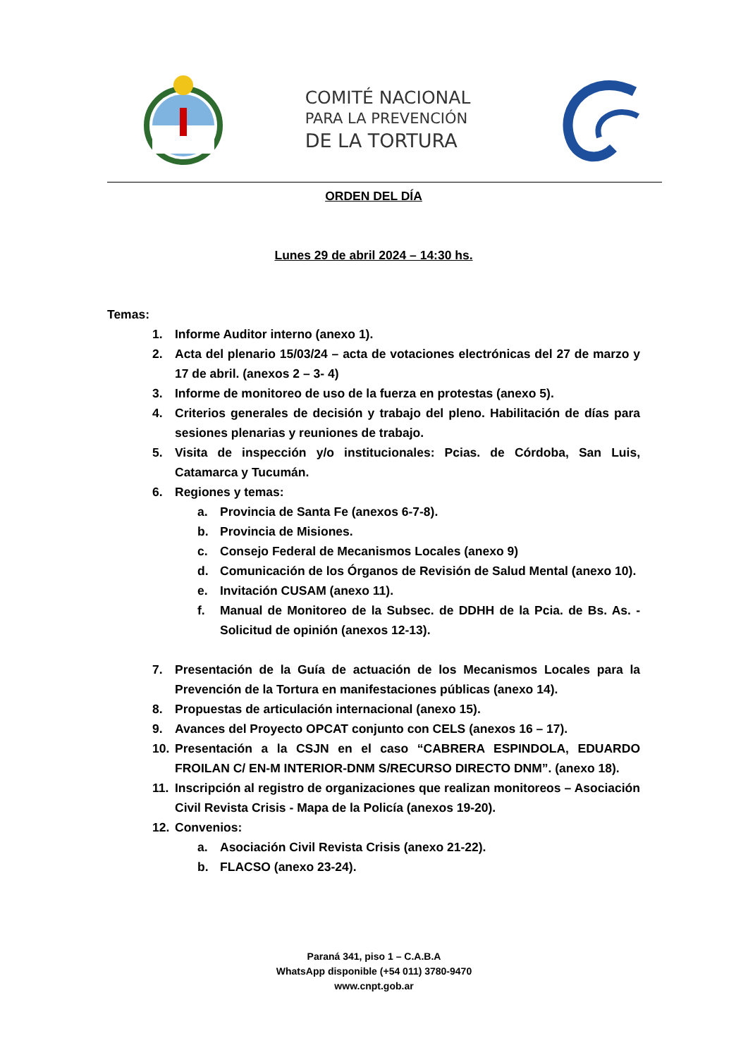COMITÉ NACIONAL
PARA LA PREVENCIÓN
DE LA TORTURA
ORDEN DEL DÍA
Lunes 29 de abril 2024 – 14:30 hs.
Temas:
1. Informe Auditor interno (anexo 1).
2. Acta del plenario 15/03/24 – acta de votaciones electrónicas del 27 de marzo y 17 de abril. (anexos 2 – 3- 4)
3. Informe de monitoreo de uso de la fuerza en protestas (anexo 5).
4. Criterios generales de decisión y trabajo del pleno. Habilitación de días para sesiones plenarias y reuniones de trabajo.
5. Visita de inspección y/o institucionales: Pcias. de Córdoba, San Luis, Catamarca y Tucumán.
6. Regiones y temas:
a. Provincia de Santa Fe (anexos 6-7-8).
b. Provincia de Misiones.
c. Consejo Federal de Mecanismos Locales (anexo 9)
d. Comunicación de los Órganos de Revisión de Salud Mental (anexo 10).
e. Invitación CUSAM (anexo 11).
f. Manual de Monitoreo de la Subsec. de DDHH de la Pcia. de Bs. As. - Solicitud de opinión (anexos 12-13).
7. Presentación de la Guía de actuación de los Mecanismos Locales para la Prevención de la Tortura en manifestaciones públicas (anexo 14).
8. Propuestas de articulación internacional (anexo 15).
9. Avances del Proyecto OPCAT conjunto con CELS (anexos 16 – 17).
10. Presentación a la CSJN en el caso “CABRERA ESPINDOLA, EDUARDO FROILAN C/ EN-M INTERIOR-DNM S/RECURSO DIRECTO DNM”. (anexo 18).
11. Inscripción al registro de organizaciones que realizan monitoreos – Asociación Civil Revista Crisis - Mapa de la Policía (anexos 19-20).
12. Convenios:
a. Asociación Civil Revista Crisis (anexo 21-22).
b. FLACSO (anexo 23-24).
Paraná 341, piso 1 – C.A.B.A
WhatsApp disponible (+54 011) 3780-9470
www.cnpt.gob.ar